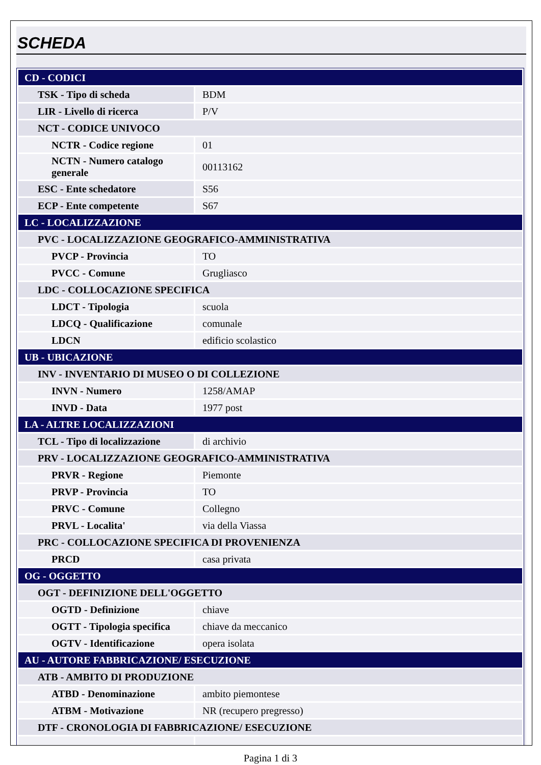SCHEDA
| CD - CODICI | |
| TSK - Tipo di scheda | BDM |
| LIR - Livello di ricerca | P/V |
| NCT - CODICE UNIVOCO | |
| NCTR - Codice regione | 01 |
| NCTN - Numero catalogo generale | 00113162 |
| ESC - Ente schedatore | S56 |
| ECP - Ente competente | S67 |
| LC - LOCALIZZAZIONE | |
| PVC - LOCALIZZAZIONE GEOGRAFICO-AMMINISTRATIVA | |
| PVCP - Provincia | TO |
| PVCC - Comune | Grugliasco |
| LDC - COLLOCAZIONE SPECIFICA | |
| LDCT - Tipologia | scuola |
| LDCQ - Qualificazione | comunale |
| LDCN | edificio scolastico |
| UB - UBICAZIONE | |
| INV - INVENTARIO DI MUSEO O DI COLLEZIONE | |
| INVN - Numero | 1258/AMAP |
| INVD - Data | 1977 post |
| LA - ALTRE LOCALIZZAZIONI | |
| TCL - Tipo di localizzazione | di archivio |
| PRV - LOCALIZZAZIONE GEOGRAFICO-AMMINISTRATIVA | |
| PRVR - Regione | Piemonte |
| PRVP - Provincia | TO |
| PRVC - Comune | Collegno |
| PRVL - Localita' | via della Viassa |
| PRC - COLLOCAZIONE SPECIFICA DI PROVENIENZA | |
| PRCD | casa privata |
| OG - OGGETTO | |
| OGT - DEFINIZIONE DELL'OGGETTO | |
| OGTD - Definizione | chiave |
| OGTT - Tipologia specifica | chiave da meccanico |
| OGTV - Identificazione | opera isolata |
| AU - AUTORE FABBRICAZIONE/ ESECUZIONE | |
| ATB - AMBITO DI PRODUZIONE | |
| ATBD - Denominazione | ambito piemontese |
| ATBM - Motivazione | NR (recupero pregresso) |
| DTF - CRONOLOGIA DI FABBRICAZIONE/ ESECUZIONE | |
Pagina 1 di 3